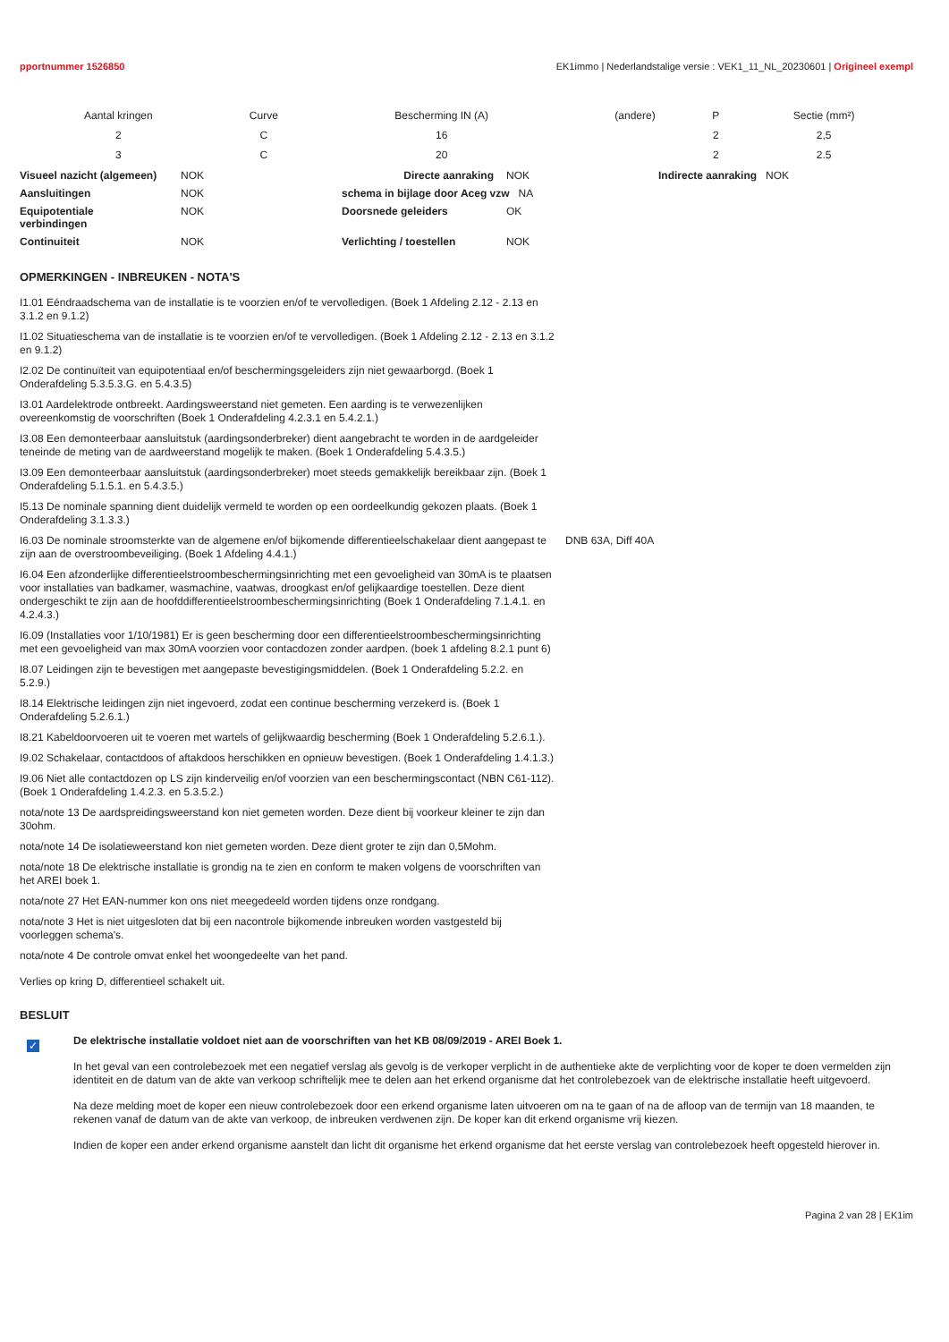pportnummer 1526850 EK1immo | Nederlandstalige versie : VEK1_11_NL_20230601 | Origineel exempl
| Aantal kringen | Curve | Bescherming IN (A) | (andere) | P | Sectie (mm²) |
| --- | --- | --- | --- | --- | --- |
| 2 | C | 16 | | 2 | 2,5 |
| 3 | C | 20 | | 2 | 2.5 |
| Visueel nazicht (algemeen) | NOK | Directe aanraking | NOK | Indirecte aanraking NOK |
| Aansluitingen | NOK | schema in bijlage door Aceg vzw NA | | |
| Equipotentiale verbindingen | NOK | Doorsnede geleiders | OK | |
| Continuiteit | NOK | Verlichting / toestellen | NOK | |
OPMERKINGEN - INBREUKEN - NOTA'S
I1.01 Eéndraadschema van de installatie is te voorzien en/of te vervolledigen. (Boek 1 Afdeling 2.12 - 2.13 en 3.1.2 en 9.1.2)
I1.02 Situatieschema van de installatie is te voorzien en/of te vervolledigen. (Boek 1 Afdeling 2.12 - 2.13 en 3.1.2 en 9.1.2)
I2.02 De continuïteit van equipotentiaal en/of beschermingsgeleiders zijn niet gewaarborgd. (Boek 1 Onderafdeling 5.3.5.3.G. en 5.4.3.5)
I3.01 Aardelektrode ontbreekt. Aardingsweerstand niet gemeten. Een aarding is te verwezenlijken overeenkomstig de voorschriften (Boek 1 Onderafdeling 4.2.3.1 en 5.4.2.1.)
I3.08 Een demonteerbaar aansluitstuk (aardingsonderbreker) dient aangebracht te worden in de aardgeleider teneinde de meting van de aardweerstand mogelijk te maken. (Boek 1 Onderafdeling 5.4.3.5.)
I3.09 Een demonteerbaar aansluitstuk (aardingsonderbreker) moet steeds gemakkelijk bereikbaar zijn. (Boek 1 Onderafdeling 5.1.5.1. en 5.4.3.5.)
I5.13 De nominale spanning dient duidelijk vermeld te worden op een oordeelkundig gekozen plaats. (Boek 1 Onderafdeling 3.1.3.3.)
I6.03 De nominale stroomsterkte van de algemene en/of bijkomende differentieelschakelaar dient aangepast te zijn aan de overstroombeveiliging. (Boek 1 Afdeling 4.4.1.)
DNB 63A, Diff 40A
I6.04 Een afzonderlijke differentieelstroombeschermingsinrichting met een gevoeligheid van 30mA is te plaatsen voor installaties van badkamer, wasmachine, vaatwas, droogkast en/of gelijkaardige toestellen. Deze dient ondergeschikt te zijn aan de hoofddifferentieelstroombeschermingsinrichting (Boek 1 Onderafdeling 7.1.4.1. en 4.2.4.3.)
I6.09 (Installaties voor 1/10/1981) Er is geen bescherming door een differentieelstroombeschermingsinrichting met een gevoeligheid van max 30mA voorzien voor contacdozen zonder aardpen. (boek 1 afdeling 8.2.1 punt 6)
I8.07 Leidingen zijn te bevestigen met aangepaste bevestigingsmiddelen. (Boek 1 Onderafdeling 5.2.2. en 5.2.9.)
I8.14 Elektrische leidingen zijn niet ingevoerd, zodat een continue bescherming verzekerd is. (Boek 1 Onderafdeling 5.2.6.1.)
I8.21 Kabeldoorvoeren uit te voeren met wartels of gelijkwaardig bescherming (Boek 1 Onderafdeling 5.2.6.1.).
I9.02 Schakelaar, contactdoos of aftakdoos herschikken en opnieuw bevestigen. (Boek 1 Onderafdeling 1.4.1.3.)
I9.06 Niet alle contactdozen op LS zijn kinderveilig en/of voorzien van een beschermingscontact (NBN C61-112). (Boek 1 Onderafdeling 1.4.2.3. en 5.3.5.2.)
nota/note 13 De aardspreidingsweerstand kon niet gemeten worden. Deze dient bij voorkeur kleiner te zijn dan 30ohm.
nota/note 14 De isolatieweerstand kon niet gemeten worden. Deze dient groter te zijn dan 0,5Mohm.
nota/note 18 De elektrische installatie is grondig na te zien en conform te maken volgens de voorschriften van het AREI boek 1.
nota/note 27 Het EAN-nummer kon ons niet meegedeeld worden tijdens onze rondgang.
nota/note 3 Het is niet uitgesloten dat bij een nacontrole bijkomende inbreuken worden vastgesteld bij voorleggen schema's.
nota/note 4 De controle omvat enkel het woongedeelte van het pand.
Verlies op kring D, differentieel schakelt uit.
BESLUIT
✓
De elektrische installatie voldoet niet aan de voorschriften van het KB 08/09/2019 - AREI Boek 1.
In het geval van een controlebezoek met een negatief verslag als gevolg is de verkoper verplicht in de authentieke akte de verplichting voor de koper te doen vermelden zijn identiteit en de datum van de akte van verkoop schriftelijk mee te delen aan het erkend organisme dat het controlebezoek van de elektrische installatie heeft uitgevoerd.
Na deze melding moet de koper een nieuw controlebezoek door een erkend organisme laten uitvoeren om na te gaan of na de afloop van de termijn van 18 maanden, te rekenen vanaf de datum van de akte van verkoop, de inbreuken verdwenen zijn. De koper kan dit erkend organisme vrij kiezen.
Indien de koper een ander erkend organisme aanstelt dan licht dit organisme het erkend organisme dat het eerste verslag van controlebezoek heeft opgesteld hierover in.
Pagina 2 van 28 | EK1im